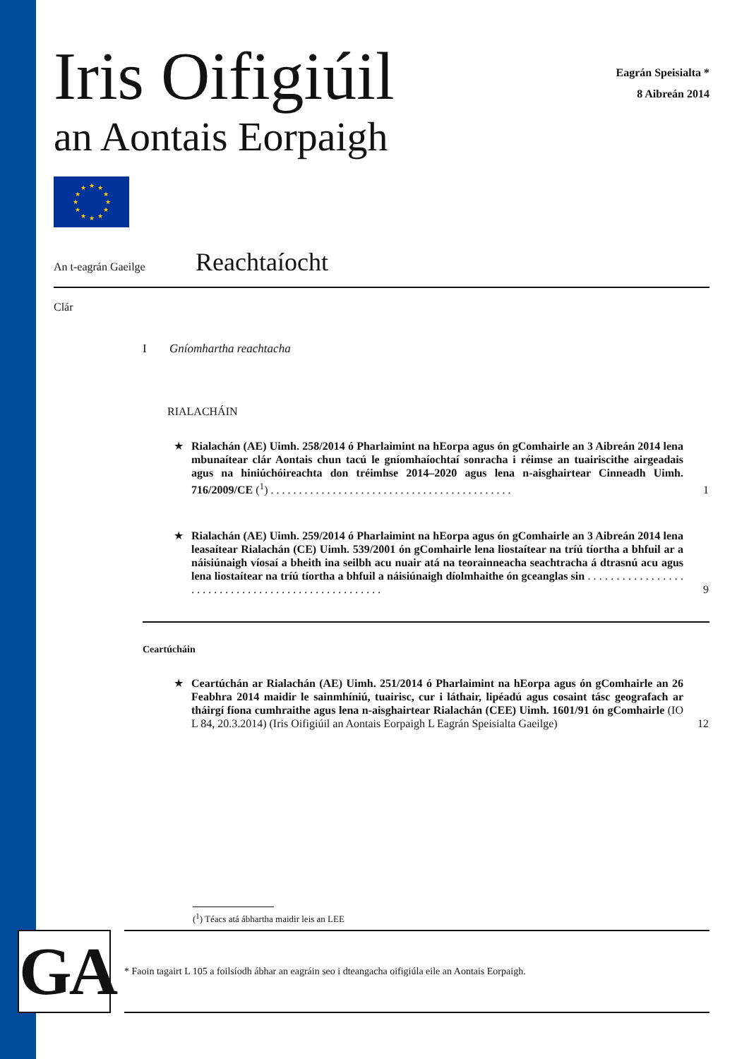Iris Oifigiúil
an Aontais Eorpaigh
Eagrán Speisialta *
8 Aibreán 2014
★
★
★
★
★
★
★
★
★
★
★
★
An t-eagrán Gaeilge
Reachtaíocht
Clár
I Gníomhartha reachtacha
RIALACHÁIN
★ Rialachán (AE) Uimh. 258/2014 ó Pharlaimint na hEorpa agus ón gComhairle an 3 Aibreán 2014 lena mbunaítear clár Aontais chun tacú le gníomhaíochtaí sonracha i réimse an tuairiscithe airgeadais agus na hiniúchóireachta don tréimhse 2014–2020 agus lena n-aisghairtear Cinneadh Uimh. 716/2009/CE (<sup>1</sup>) . . . . . . . . . . . . . . . . . . . . . . . . . . . . . . . . . . . . . . . . . . .
1
★ Rialachán (AE) Uimh. 259/2014 ó Pharlaimint na hEorpa agus ón gComhairle an 3 Aibreán 2014 lena leasaítear Rialachán (CE) Uimh. 539/2001 ón gComhairle lena liostaítear na tríú tíortha a bhfuil ar a náisiúnaigh víosaí a bheith ina seilbh acu nuair atá na teorainneacha seachtracha á dtrasnú acu agus lena liostaítear na tríú tíortha a bhfuil a náisiúnaigh díolmhaithe ón gceanglas sin . . . . . . . . . . . . . . . . . . . . . . . . . . . . . . . . . . . . . . . . . . . . . . . . . . .
9
Ceartúcháin
★ Ceartúchán ar Rialachán (AE) Uimh. 251/2014 ó Pharlaimint na hEorpa agus ón gComhairle an 26 Feabhra 2014 maidir le sainmhíniú, tuairisc, cur i láthair, lipéadú agus cosaint tásc geografach ar tháirgí fíona cumhraithe agus lena n-aisghairtear Rialachán (CEE) Uimh. 1601/91 ón gComhairle (IO L 84, 20.3.2014) (Iris Oifigiúil an Aontais Eorpaigh L Eagrán Speisialta Gaeilge)
12
(<sup>1</sup>) Téacs atá ábhartha maidir leis an LEE
GA
* Faoin tagairt L 105 a foilsíodh ábhar an eagráin seo i dteangacha oifigiúla eile an Aontais Eorpaigh.